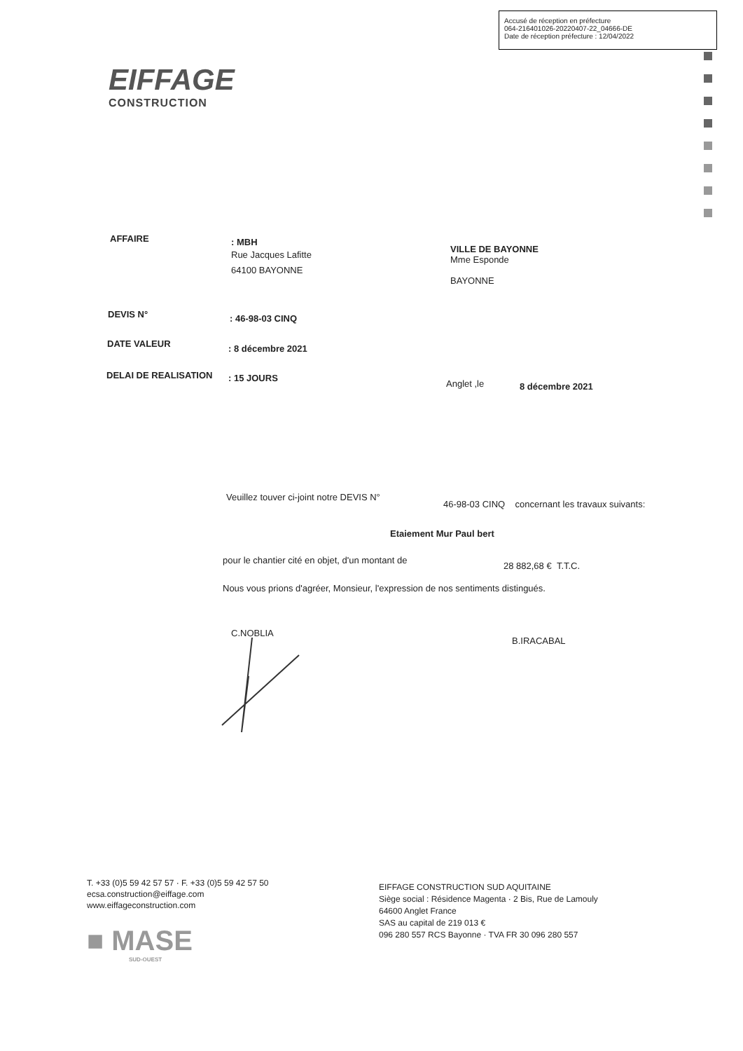Accusé de réception en préfecture
064-216401026-20220407-22_04666-DE
Date de réception préfecture : 12/04/2022
EIFFAGE
CONSTRUCTION
AFFAIRE
: MBH
Rue Jacques Lafitte
64100 BAYONNE
VILLE DE BAYONNE
Mme Esponde
BAYONNE
DEVIS N° : 46-98-03 CINQ
DATE VALEUR : 8 décembre 2021
DELAI DE REALISATION : 15 JOURS
Anglet ,le 8 décembre 2021
Veuillez touver ci-joint notre DEVIS N°
46-98-03 CINQ concernant les travaux suivants:
Etaiement Mur Paul bert
pour le chantier cité en objet, d'un montant de
28 882,68 € T.T.C.
Nous vous prions d'agréer, Monsieur, l'expression de nos sentiments distingués.
C.NOBLIA
B.IRACABAL
T. +33 (0)5 59 42 57 57 · F. +33 (0)5 59 42 57 50
ecsa.construction@eiffage.com
www.eiffageconstruction.com
■ MASE
SUD-OUEST
EIFFAGE CONSTRUCTION SUD AQUITAINE
Siège social : Résidence Magenta · 2 Bis, Rue de Lamouly
64600 Anglet France
SAS au capital de 219 013 €
096 280 557 RCS Bayonne · TVA FR 30 096 280 557